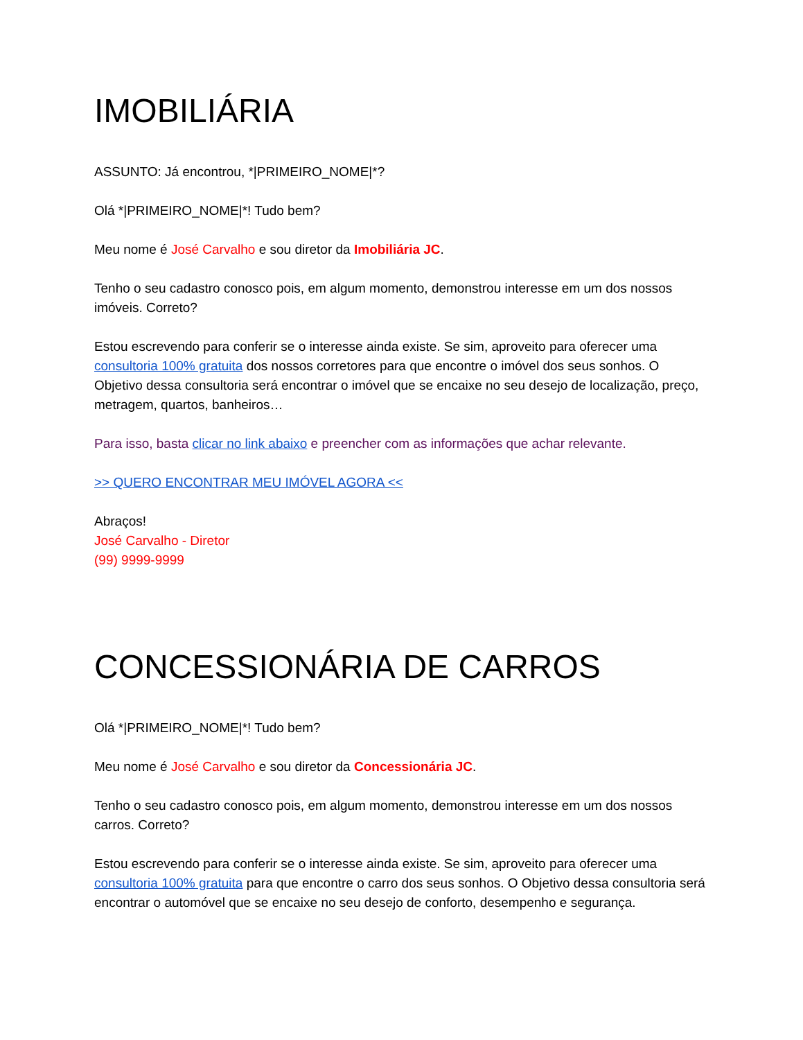IMOBILIÁRIA
ASSUNTO: Já encontrou, *|PRIMEIRO_NOME|*?
Olá *|PRIMEIRO_NOME|*! Tudo bem?
Meu nome é José Carvalho e sou diretor da Imobiliária JC.
Tenho o seu cadastro conosco pois, em algum momento, demonstrou interesse em um dos nossos imóveis. Correto?
Estou escrevendo para conferir se o interesse ainda existe. Se sim, aproveito para oferecer uma consultoria 100% gratuita dos nossos corretores para que encontre o imóvel dos seus sonhos. O Objetivo dessa consultoria será encontrar o imóvel que se encaixe no seu desejo de localização, preço, metragem, quartos, banheiros…
Para isso, basta clicar no link abaixo e preencher com as informações que achar relevante.
>> QUERO ENCONTRAR MEU IMÓVEL AGORA <<
Abraços!
José Carvalho - Diretor
(99) 9999-9999
CONCESSIONÁRIA DE CARROS
Olá *|PRIMEIRO_NOME|*! Tudo bem?
Meu nome é José Carvalho e sou diretor da Concessionária JC.
Tenho o seu cadastro conosco pois, em algum momento, demonstrou interesse em um dos nossos carros. Correto?
Estou escrevendo para conferir se o interesse ainda existe. Se sim, aproveito para oferecer uma consultoria 100% gratuita para que encontre o carro dos seus sonhos. O Objetivo dessa consultoria será encontrar o automóvel que se encaixe no seu desejo de conforto, desempenho e segurança.